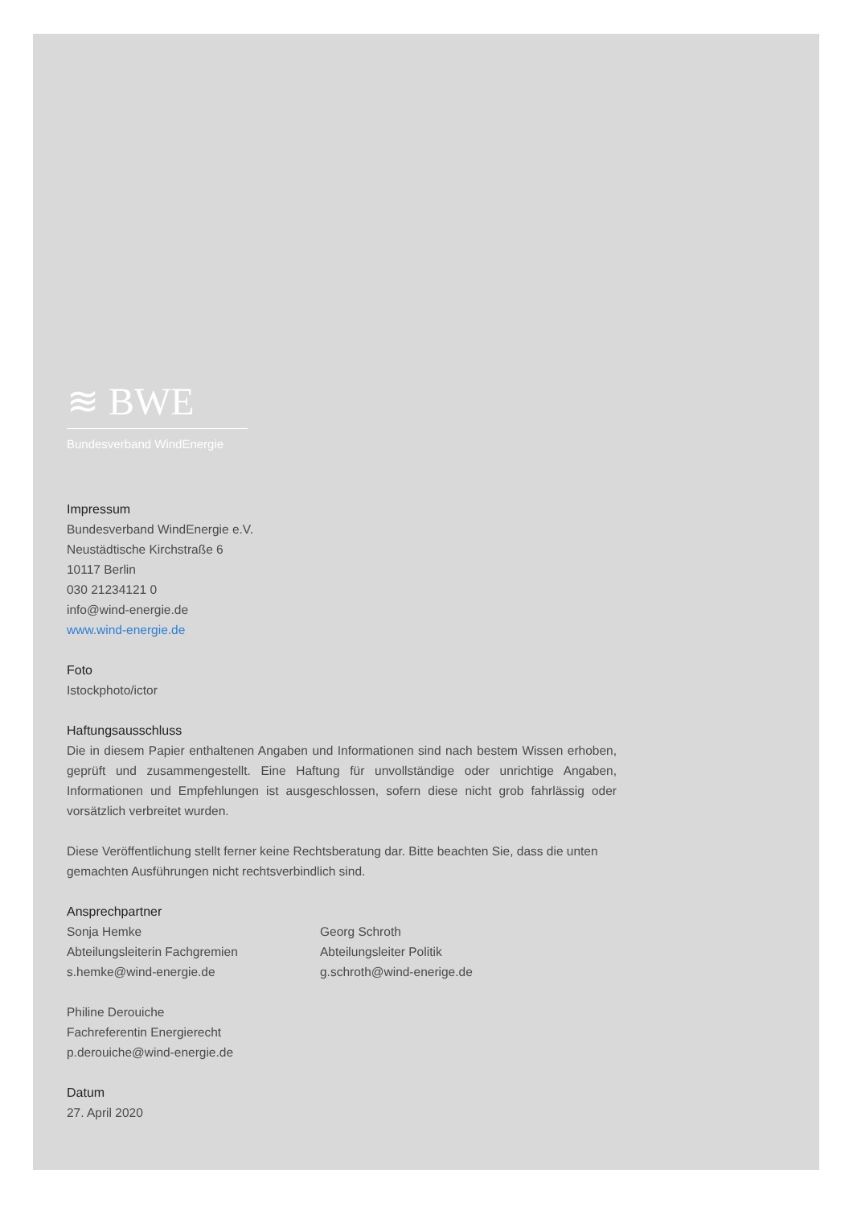≋ BWE
Bundesverband WindEnergie
Impressum
Bundesverband WindEnergie e.V.
Neustädtische Kirchstraße 6
10117 Berlin
030 21234121 0
info@wind-energie.de
www.wind-energie.de
Foto
Istockphoto/ictor
Haftungsausschluss
Die in diesem Papier enthaltenen Angaben und Informationen sind nach bestem Wissen erhoben, geprüft und zusammengestellt. Eine Haftung für unvollständige oder unrichtige Angaben, Informationen und Empfehlungen ist ausgeschlossen, sofern diese nicht grob fahrlässig oder vorsätzlich verbreitet wurden.
Diese Veröffentlichung stellt ferner keine Rechtsberatung dar. Bitte beachten Sie, dass die unten gemachten Ausführungen nicht rechtsverbindlich sind.
Ansprechpartner
Sonja Hemke
Abteilungsleiterin Fachgremien
s.hemke@wind-energie.de
Georg Schroth
Abteilungsleiter Politik
g.schroth@wind-enerige.de
Philine Derouiche
Fachreferentin Energierecht
p.derouiche@wind-energie.de
Datum
27. April 2020